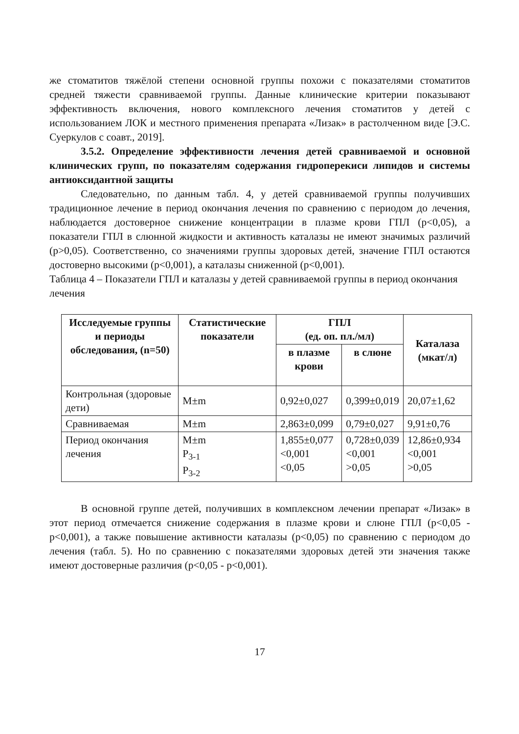же стоматитов тяжёлой степени основной группы похожи с показателями стоматитов средней тяжести сравниваемой группы. Данные клинические критерии показывают эффективность включения, нового комплексного лечения стоматитов у детей с использованием ЛОК и местного применения препарата «Лизак» в растолченном виде [Э.С. Суеркулов с соавт., 2019].
3.5.2. Определение эффективности лечения детей сравниваемой и основной клинических групп, по показателям содержания гидроперекиси липидов и системы антиоксидантной защиты
Следовательно, по данным табл. 4, у детей сравниваемой группы получивших традиционное лечение в период окончания лечения по сравнению с периодом до лечения, наблюдается достоверное снижение концентрации в плазме крови ГПЛ (p<0,05), а показатели ГПЛ в слюнной жидкости и активность каталазы не имеют значимых различий (p>0,05). Соответственно, со значениями группы здоровых детей, значение ГПЛ остаются достоверно высокими (p<0,001), а каталазы сниженной (p<0,001).
Таблица 4 – Показатели ГПЛ и каталазы у детей сравниваемой группы в период окончания лечения
| Исследуемые группы и периоды обследования, (n=50) | Статистические показатели | ГПЛ (ед. оп. пл./мл) | | Каталаза (мкат/л) |
| --- | --- | --- | --- | --- |
| | | в плазме крови | в слюне | |
| Контрольная (здоровые дети) | M±m | 0,92±0,027 | 0,399±0,019 | 20,07±1,62 |
| Сравниваемая | M±m | 2,863±0,099 | 0,79±0,027 | 9,91±0,76 |
| Период окончания лечения | M±m P<sub>3-1</sub> P<sub>3-2</sub> | 1,855±0,077 <0,001 <0,05 | 0,728±0,039 <0,001 >0,05 | 12,86±0,934 <0,001 >0,05 |
В основной группе детей, получивших в комплексном лечении препарат «Лизак» в этот период отмечается снижение содержания в плазме крови и слюне ГПЛ (p<0,05 - p<0,001), а также повышение активности каталазы (p<0,05) по сравнению с периодом до лечения (табл. 5). Но по сравнению с показателями здоровых детей эти значения также имеют достоверные различия (p<0,05 - p<0,001).
17